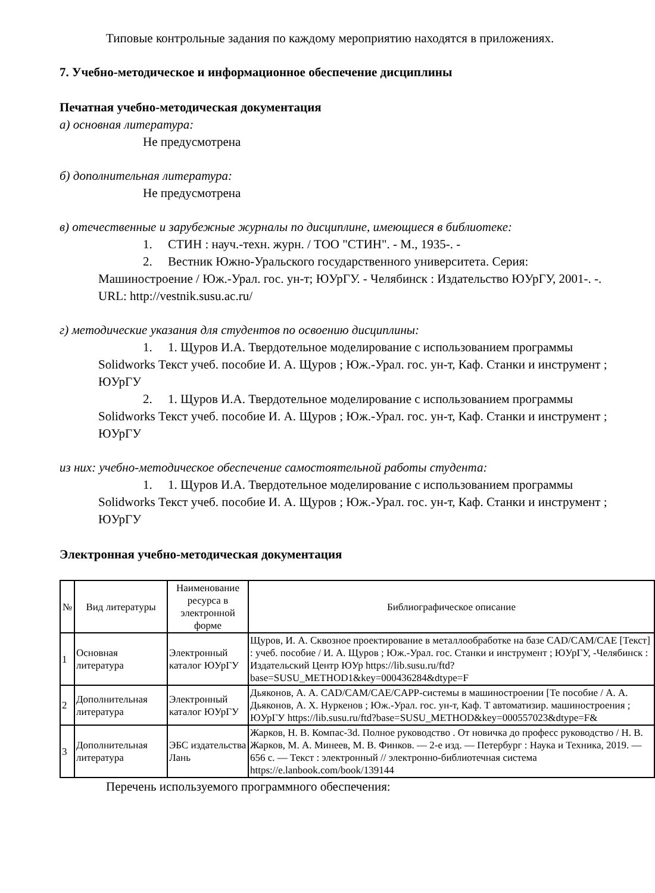Типовые контрольные задания по каждому мероприятию находятся в приложениях.
7. Учебно-методическое и информационное обеспечение дисциплины
Печатная учебно-методическая документация
а) основная литература:
Не предусмотрена
б) дополнительная литература:
Не предусмотрена
в) отечественные и зарубежные журналы по дисциплине, имеющиеся в библиотеке:
1. СТИН : науч.-техн. журн. / ТОО "СТИН". - М., 1935-. -
2. Вестник Южно-Уральского государственного университета. Серия: Машиностроение / Юж.-Урал. гос. ун-т; ЮУрГУ. - Челябинск : Издательство ЮУрГУ, 2001-. -. URL: http://vestnik.susu.ac.ru/
г) методические указания для студентов по освоению дисциплины:
1. 1. Щуров И.А. Твердотельное моделирование с использованием программы Solidworks Текст учеб. пособие И. А. Щуров ; Юж.-Урал. гос. ун-т, Каф. Станки и инструмент ; ЮУрГУ
2. 1. Щуров И.А. Твердотельное моделирование с использованием программы Solidworks Текст учеб. пособие И. А. Щуров ; Юж.-Урал. гос. ун-т, Каф. Станки и инструмент ; ЮУрГУ
из них: учебно-методическое обеспечение самостоятельной работы студента:
1. 1. Щуров И.А. Твердотельное моделирование с использованием программы Solidworks Текст учеб. пособие И. А. Щуров ; Юж.-Урал. гос. ун-т, Каф. Станки и инструмент ; ЮУрГУ
Электронная учебно-методическая документация
| № | Вид литературы | Наименование ресурса в электронной форме | Библиографическое описание |
| --- | --- | --- | --- |
| 1 | Основная литература | Электронный каталог ЮУрГУ | Щуров, И. А. Сквозное проектирование в металлообработке на базе CAD/CAM/CAE [Текст] : учеб. пособие / И. А. Щуров ; Юж.-Урал. гос. Станки и инструмент ; ЮУрГУ, -Челябинск : Издательский Центр ЮУр https://lib.susu.ru/ftd?base=SUSU_METHOD1&key=000436284&dtype=F |
| 2 | Дополнительная литература | Электронный каталог ЮУрГУ | Дьяконов, А. А. CAD/CAM/CAE/CAPP-системы в машиностроении [Те пособие / А. А. Дьяконов, А. Х. Нуркенов ; Юж.-Урал. гос. ун-т, Каф. Т автоматизир. машиностроения ; ЮУрГУ https://lib.susu.ru/ftd?base=SUSU_METHOD&key=000557023&dtype=F& |
| 3 | Дополнительная литература | ЭБС издательства Лань | Жарков, Н. В. Компас-3d. Полное руководство . От новичка до професс руководство / Н. В. Жарков, М. А. Минеев, М. В. Финков. — 2-е изд. — Петербург : Наука и Техника, 2019. — 656 с. — Текст : электронный // электронно-библиотечная система https://e.lanbook.com/book/139144 |
Перечень используемого программного обеспечения: